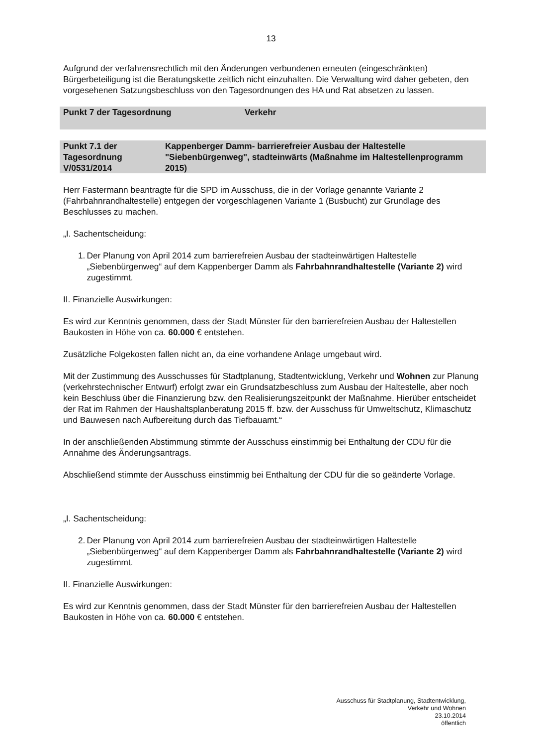13
Aufgrund der verfahrensrechtlich mit den Änderungen verbundenen erneuten (eingeschränkten) Bürgerbeteiligung ist die Beratungskette zeitlich nicht einzuhalten. Die Verwaltung wird daher gebeten, den vorgesehenen Satzungsbeschluss von den Tagesordnungen des HA und Rat absetzen zu lassen.
Punkt 7 der Tagesordnung Verkehr
Punkt 7.1 der Tagesordnung
V/0531/2014
Kappenberger Damm- barrierefreier Ausbau der Haltestelle "Siebenbürgenweg", stadteinwärts (Maßnahme im Haltestellenprogramm 2015)
Herr Fastermann beantragte für die SPD im Ausschuss, die in der Vorlage genannte Variante 2 (Fahrbahnrandhaltestelle) entgegen der vorgeschlagenen Variante 1 (Busbucht) zur Grundlage des Beschlusses zu machen.
„I. Sachentscheidung:
1. Der Planung von April 2014 zum barrierefreien Ausbau der stadteinwärtigen Haltestelle „Siebenbürgenweg“ auf dem Kappenberger Damm als Fahrbahnrandhaltestelle (Variante 2) wird zugestimmt.
II. Finanzielle Auswirkungen:
Es wird zur Kenntnis genommen, dass der Stadt Münster für den barrierefreien Ausbau der Haltestellen Baukosten in Höhe von ca. 60.000 € entstehen.
Zusätzliche Folgekosten fallen nicht an, da eine vorhandene Anlage umgebaut wird.
Mit der Zustimmung des Ausschusses für Stadtplanung, Stadtentwicklung, Verkehr und Wohnen zur Planung (verkehrstechnischer Entwurf) erfolgt zwar ein Grundsatzbeschluss zum Ausbau der Haltestelle, aber noch kein Beschluss über die Finanzierung bzw. den Realisierungszeitpunkt der Maßnahme. Hierüber entscheidet der Rat im Rahmen der Haushaltsplanberatung 2015 ff. bzw. der Ausschuss für Umweltschutz, Klimaschutz und Bauwesen nach Aufbereitung durch das Tiefbauamt.“
In der anschließenden Abstimmung stimmte der Ausschuss einstimmig bei Enthaltung der CDU für die Annahme des Änderungsantrags.
Abschließend stimmte der Ausschuss einstimmig bei Enthaltung der CDU für die so geänderte Vorlage.
„I. Sachentscheidung:
2. Der Planung von April 2014 zum barrierefreien Ausbau der stadteinwärtigen Haltestelle „Siebenbürgenweg“ auf dem Kappenberger Damm als Fahrbahnrandhaltestelle (Variante 2) wird zugestimmt.
II. Finanzielle Auswirkungen:
Es wird zur Kenntnis genommen, dass der Stadt Münster für den barrierefreien Ausbau der Haltestellen Baukosten in Höhe von ca. 60.000 € entstehen.
Ausschuss für Stadtplanung, Stadtentwicklung,
Verkehr und Wohnen
23.10.2014
öffentlich